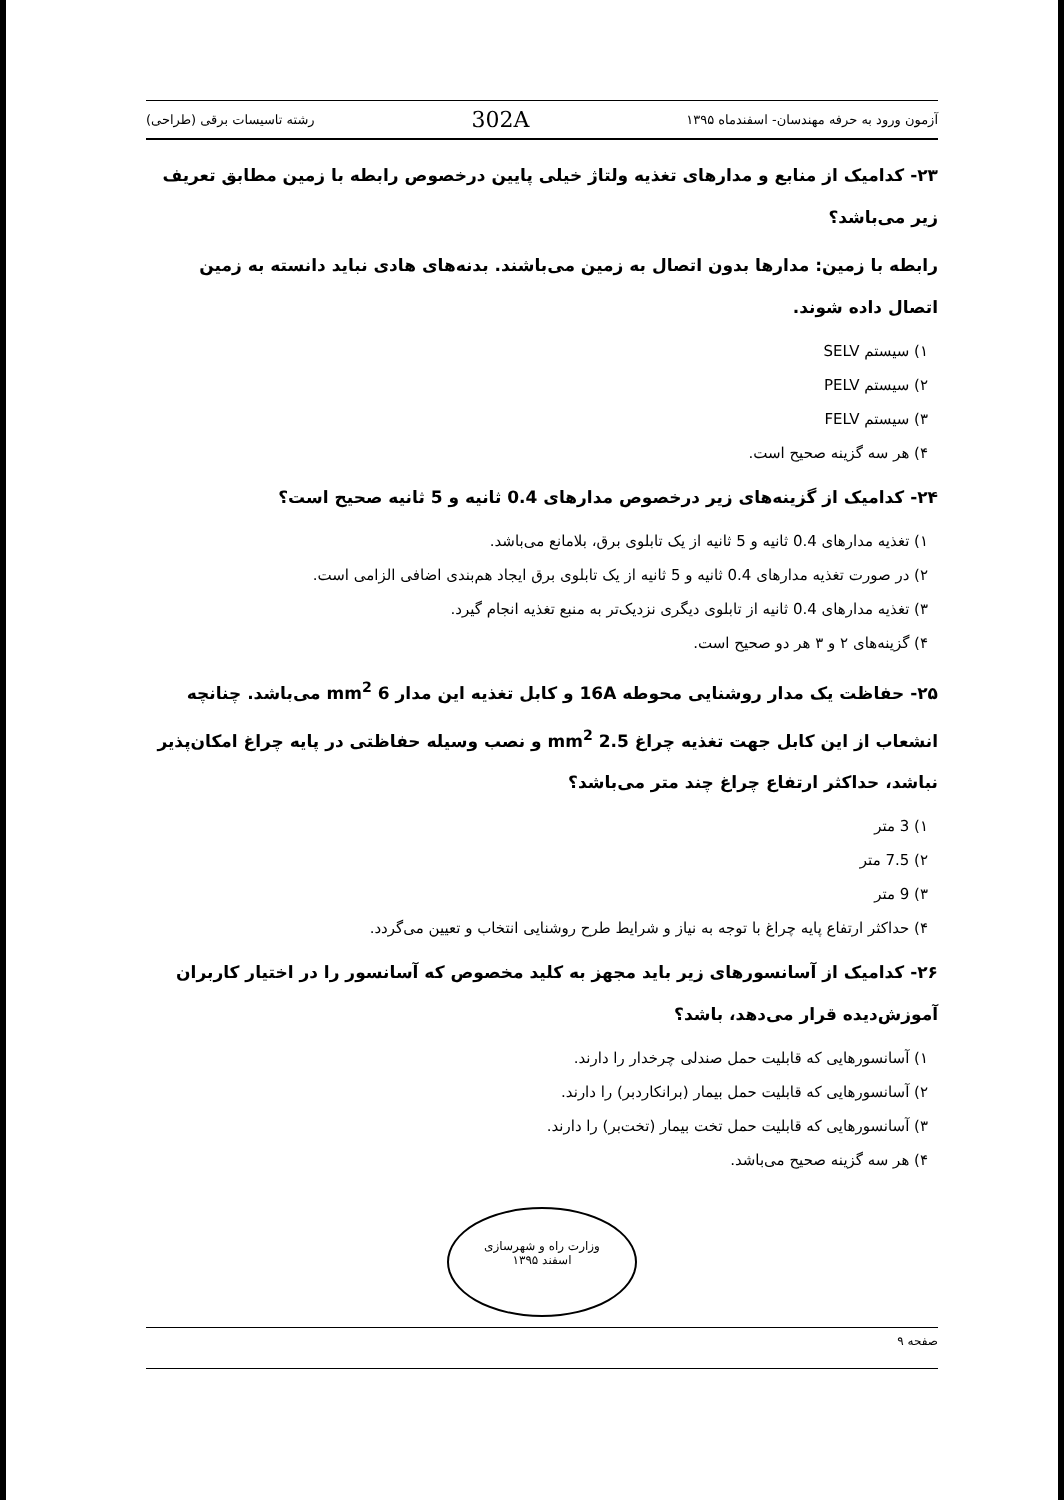آزمون ورود به حرفه مهندسان- اسفندماه ۱۳۹۵ 302A رشته تاسیسات برقی (طراحی)
۲۳- کدامیک از منابع و مدارهای تغذیه ولتاژ خیلی پایین درخصوص رابطه با زمین مطابق تعریف زیر می‌باشد؟
رابطه با زمین: مدارها بدون اتصال به زمین می‌باشند. بدنه‌های هادی نباید دانسته به زمین اتصال داده شوند.
۱) سیستم SELV
۲) سیستم PELV
۳) سیستم FELV
۴) هر سه گزینه صحیح است.
۲۴- کدامیک از گزینه‌های زیر درخصوص مدارهای 0.4 ثانیه و 5 ثانیه صحیح است؟
۱) تغذیه مدارهای 0.4 ثانیه و 5 ثانیه از یک تابلوی برق، بلامانع می‌باشد.
۲) در صورت تغذیه مدارهای 0.4 ثانیه و 5 ثانیه از یک تابلوی برق ایجاد هم‌بندی اضافی الزامی است.
۳) تغذیه مدارهای 0.4 ثانیه از تابلوی دیگری نزدیک‌تر به منبع تغذیه انجام گیرد.
۴) گزینه‌های ۲ و ۳ هر دو صحیح است.
۲۵- حفاظت یک مدار روشنایی محوطه 16A و کابل تغذیه این مدار 6 mm<sup>2</sup> می‌باشد. چنانچه انشعاب از این کابل جهت تغذیه چراغ 2.5 mm<sup>2</sup> و نصب وسیله حفاظتی در پایه چراغ امکان‌پذیر نباشد، حداکثر ارتفاع چراغ چند متر می‌باشد؟
۱) 3 متر
۲) 7.5 متر
۳) 9 متر
۴) حداکثر ارتفاع پایه چراغ با توجه به نیاز و شرایط طرح روشنایی انتخاب و تعیین می‌گردد.
۲۶- کدامیک از آسانسورهای زیر باید مجهز به کلید مخصوص که آسانسور را در اختیار کاربران آموزش‌دیده قرار می‌دهد، باشد؟
۱) آسانسورهایی که قابلیت حمل صندلی چرخدار را دارند.
۲) آسانسورهایی که قابلیت حمل بیمار (برانکاردبر) را دارند.
۳) آسانسورهایی که قابلیت حمل تخت بیمار (تخت‌بر) را دارند.
۴) هر سه گزینه صحیح می‌باشد.
وزارت راه و شهرسازی
اسفند ۱۳۹۵
صفحه ۹